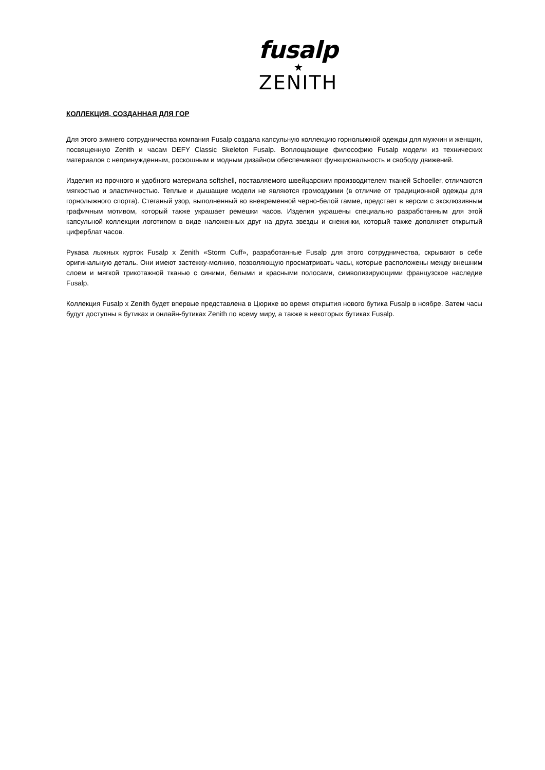fusalp
★
ZENITH
КОЛЛЕКЦИЯ, СОЗДАННАЯ ДЛЯ ГОР
Для этого зимнего сотрудничества компания Fusalp создала капсульную коллекцию горнолыжной одежды для мужчин и женщин, посвященную Zenith и часам DEFY Classic Skeleton Fusalp. Воплощающие философию Fusalp модели из технических материалов с непринужденным, роскошным и модным дизайном обеспечивают функциональность и свободу движений.
Изделия из прочного и удобного материала softshell, поставляемого швейцарским производителем тканей Schoeller, отличаются мягкостью и эластичностью. Теплые и дышащие модели не являются громоздкими (в отличие от традиционной одежды для горнолыжного спорта). Стеганый узор, выполненный во вневременной черно-белой гамме, предстает в версии с эксклюзивным графичным мотивом, который также украшает ремешки часов. Изделия украшены специально разработанным для этой капсульной коллекции логотипом в виде наложенных друг на друга звезды и снежинки, который также дополняет открытый циферблат часов.
Рукава лыжных курток Fusalp x Zenith «Storm Cuff», разработанные Fusalp для этого сотрудничества, скрывают в себе оригинальную деталь. Они имеют застежку-молнию, позволяющую просматривать часы, которые расположены между внешним слоем и мягкой трикотажной тканью с синими, белыми и красными полосами, символизирующими французское наследие Fusalp.
Коллекция Fusalp x Zenith будет впервые представлена в Цюрихе во время открытия нового бутика Fusalp в ноябре. Затем часы будут доступны в бутиках и онлайн-бутиках Zenith по всему миру, а также в некоторых бутиках Fusalp.